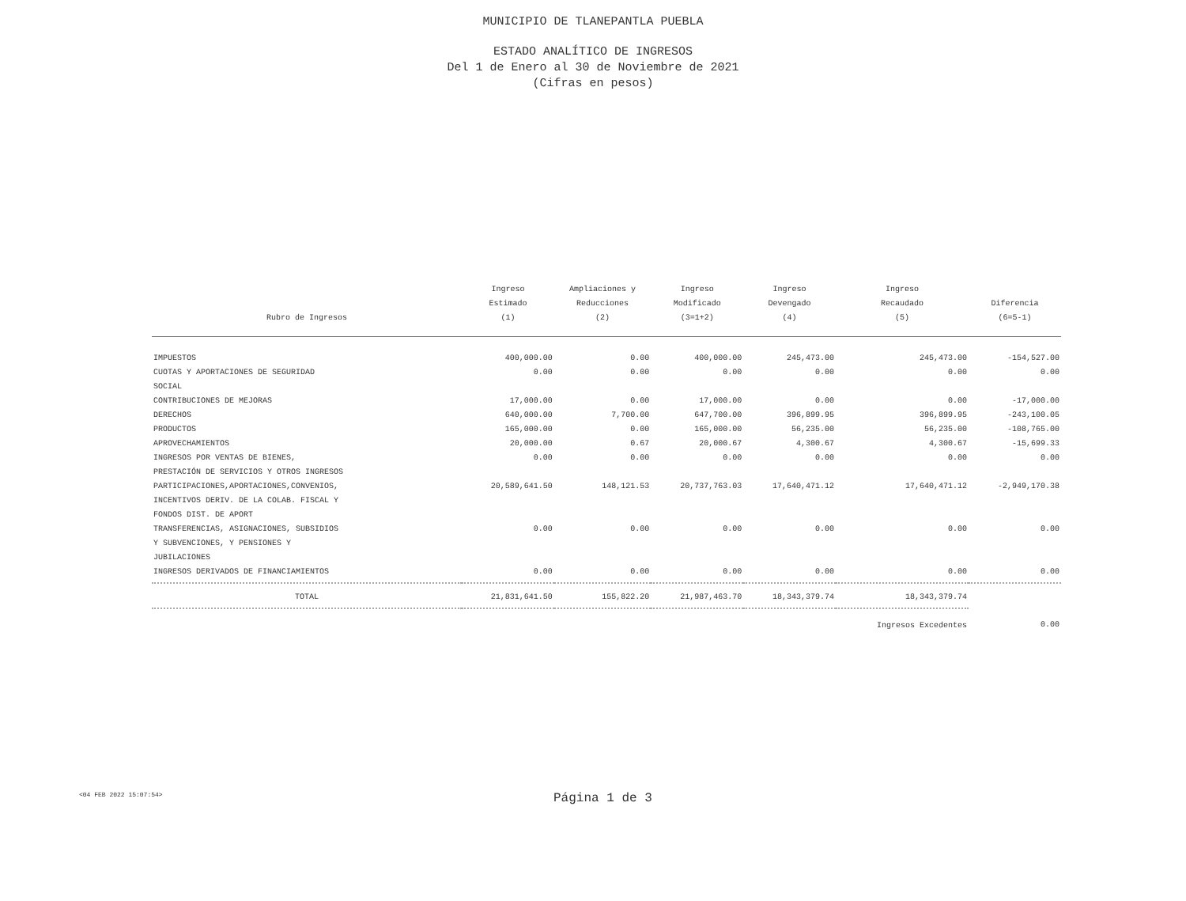MUNICIPIO DE TLANEPANTLA PUEBLA
ESTADO ANALÍTICO DE INGRESOS
Del 1 de Enero al 30 de Noviembre de 2021
(Cifras en pesos)
| Rubro de Ingresos | Ingreso Estimado (1) | Ampliaciones y Reducciones (2) | Ingreso Modificado (3=1+2) | Ingreso Devengado (4) | Ingreso Recaudado (5) | Diferencia (6=5-1) |
| --- | --- | --- | --- | --- | --- | --- |
| IMPUESTOS | 400,000.00 | 0.00 | 400,000.00 | 245,473.00 | 245,473.00 | -154,527.00 |
| CUOTAS Y APORTACIONES DE SEGURIDAD SOCIAL | 0.00 | 0.00 | 0.00 | 0.00 | 0.00 | 0.00 |
| CONTRIBUCIONES DE MEJORAS | 17,000.00 | 0.00 | 17,000.00 | 0.00 | 0.00 | -17,000.00 |
| DERECHOS | 640,000.00 | 7,700.00 | 647,700.00 | 396,899.95 | 396,899.95 | -243,100.05 |
| PRODUCTOS | 165,000.00 | 0.00 | 165,000.00 | 56,235.00 | 56,235.00 | -108,765.00 |
| APROVECHAMIENTOS | 20,000.00 | 0.67 | 20,000.67 | 4,300.67 | 4,300.67 | -15,699.33 |
| INGRESOS POR VENTAS DE BIENES, PRESTACIÓN DE SERVICIOS Y OTROS INGRESOS | 0.00 | 0.00 | 0.00 | 0.00 | 0.00 | 0.00 |
| PARTICIPACIONES,APORTACIONES,CONVENIOS, INCENTIVOS DERIV. DE LA COLAB. FISCAL Y FONDOS DIST. DE APORT | 20,589,641.50 | 148,121.53 | 20,737,763.03 | 17,640,471.12 | 17,640,471.12 | -2,949,170.38 |
| TRANSFERENCIAS, ASIGNACIONES, SUBSIDIOS Y SUBVENCIONES, Y PENSIONES Y JUBILACIONES | 0.00 | 0.00 | 0.00 | 0.00 | 0.00 | 0.00 |
| INGRESOS DERIVADOS DE FINANCIAMIENTOS | 0.00 | 0.00 | 0.00 | 0.00 | 0.00 | 0.00 |
| TOTAL | 21,831,641.50 | 155,822.20 | 21,987,463.70 | 18,343,379.74 | 18,343,379.74 | |
| | | | | | Ingresos Excedentes | 0.00 |
<04 FEB 2022 15:07:54>
Página 1 de 3